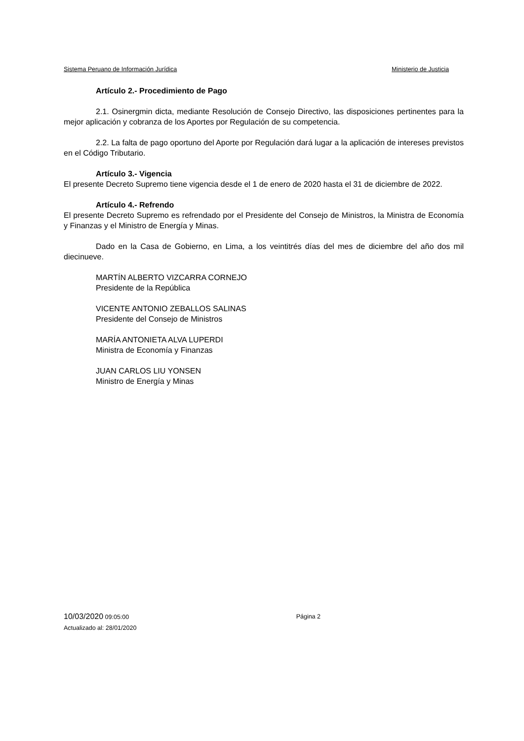Sistema Peruano de Información Jurídica Ministerio de Justicia
Artículo 2.- Procedimiento de Pago
2.1. Osinergmin dicta, mediante Resolución de Consejo Directivo, las disposiciones pertinentes para la mejor aplicación y cobranza de los Aportes por Regulación de su competencia.
2.2. La falta de pago oportuno del Aporte por Regulación dará lugar a la aplicación de intereses previstos en el Código Tributario.
Artículo 3.- Vigencia
El presente Decreto Supremo tiene vigencia desde el 1 de enero de 2020 hasta el 31 de diciembre de 2022.
Artículo 4.- Refrendo
El presente Decreto Supremo es refrendado por el Presidente del Consejo de Ministros, la Ministra de Economía y Finanzas y el Ministro de Energía y Minas.
Dado en la Casa de Gobierno, en Lima, a los veintitrés días del mes de diciembre del año dos mil diecinueve.
MARTÍN ALBERTO VIZCARRA CORNEJO
Presidente de la República
VICENTE ANTONIO ZEBALLOS SALINAS
Presidente del Consejo de Ministros
MARÍA ANTONIETA ALVA LUPERDI
Ministra de Economía y Finanzas
JUAN CARLOS LIU YONSEN
Ministro de Energía y Minas
10/03/2020 09:05:00 Página 2
Actualizado al: 28/01/2020